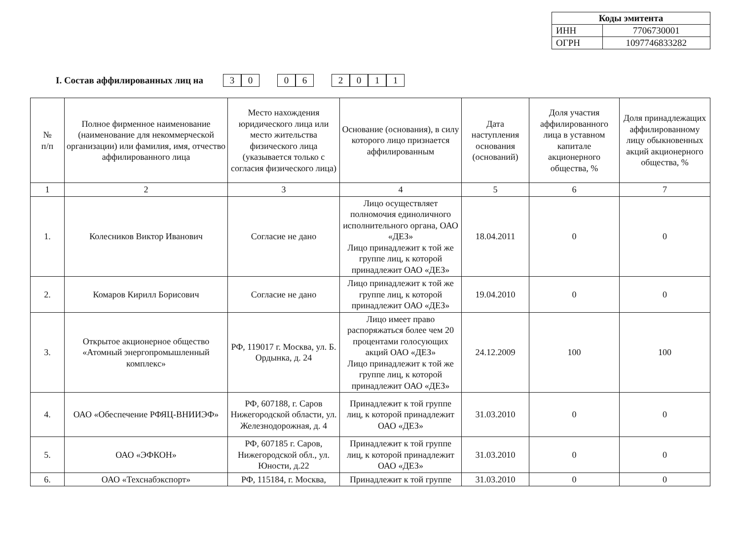| Коды эмитента | |
| --- | --- |
| ИНН | 7706730001 |
| ОГРН | 1097746833282 |
I. Состав аффилированных лиц на
30 06 2011
| № п/п | Полное фирменное наименование (наименование для некоммерческой организации) или фамилия, имя, отчество аффилированного лица | Место нахождения юридического лица или место жительства физического лица (указывается только с согласия физического лица) | Основание (основания), в силу которого лицо признается аффилированным | Дата наступления основания (оснований) | Доля участия аффилированного лица в уставном капитале акционерного общества, % | Доля принадлежащих аффилированному лицу обыкновенных акций акционерного общества, % |
| --- | --- | --- | --- | --- | --- | --- |
| 1 | 2 | 3 | 4 | 5 | 6 | 7 |
| 1. | Колесников Виктор Иванович | Согласие не дано | Лицо осуществляет полномочия единоличного исполнительного органа, ОАО «ДЕЗ» Лицо принадлежит к той же группе лиц, к которой принадлежит ОАО «ДЕЗ» | 18.04.2011 | 0 | 0 |
| 2. | Комаров Кирилл Борисович | Согласие не дано | Лицо принадлежит к той же группе лиц, к которой принадлежит ОАО «ДЕЗ» | 19.04.2010 | 0 | 0 |
| 3. | Открытое акционерное общество «Атомный энергопромышленный комплекс» | РФ, 119017 г. Москва, ул. Б. Ордынка, д. 24 | Лицо имеет право распоряжаться более чем 20 процентами голосующих акций ОАО «ДЕЗ» Лицо принадлежит к той же группе лиц, к которой принадлежит ОАО «ДЕЗ» | 24.12.2009 | 100 | 100 |
| 4. | ОАО «Обеспечение РФЯЦ-ВНИИЭФ» | РФ, 607188, г. Саров Нижегородской области, ул. Железнодорожная, д. 4 | Принадлежит к той группе лиц, к которой принадлежит ОАО «ДЕЗ» | 31.03.2010 | 0 | 0 |
| 5. | ОАО «ЭФКОН» | РФ, 607185 г. Саров, Нижегородской обл., ул. Юности, д.22 | Принадлежит к той группе лиц, к которой принадлежит ОАО «ДЕЗ» | 31.03.2010 | 0 | 0 |
| 6. | ОАО «Техснабэкспорт» | РФ, 115184, г. Москва, | Принадлежит к той группе | 31.03.2010 | 0 | 0 |